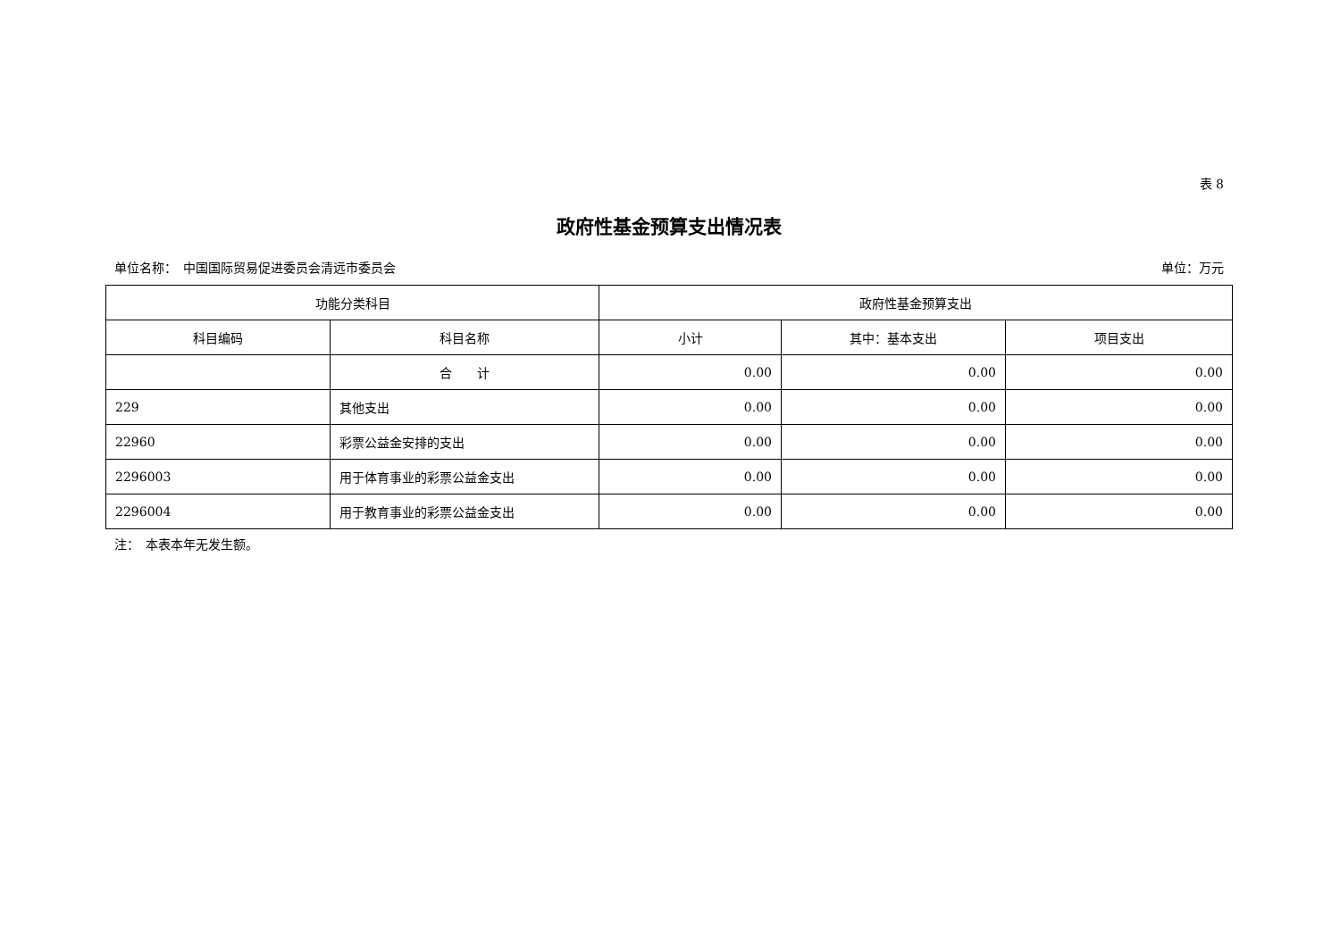表 8
政府性基金预算支出情况表
单位名称：　中国国际贸易促进委员会清远市委员会 单位：万元
| 功能分类科目 | | 政府性基金预算支出 | | |
| --- | --- | --- | --- | --- |
| 科目编码 | 科目名称 | 小计 | 其中：基本支出 | 项目支出 |
| | 合 计 | 0.00 | 0.00 | 0.00 |
| 229 | 其他支出 | 0.00 | 0.00 | 0.00 |
| 22960 | 彩票公益金安排的支出 | 0.00 | 0.00 | 0.00 |
| 2296003 | 用于体育事业的彩票公益金支出 | 0.00 | 0.00 | 0.00 |
| 2296004 | 用于教育事业的彩票公益金支出 | 0.00 | 0.00 | 0.00 |
注：　本表本年无发生额。